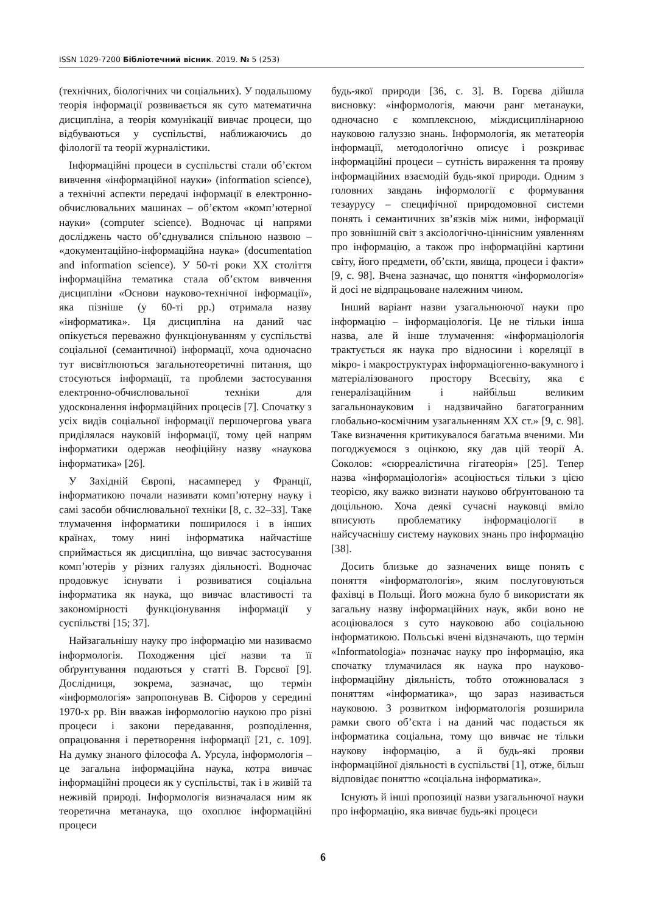ISSN 1029-7200 Бібліотечний вісник. 2019. № 5 (253)
(технічних, біологічних чи соціальних). У подальшому теорія інформації розвивається як суто математична дисципліна, а теорія комунікації вивчає процеси, що відбуваються у суспільстві, наближаючись до філології та теорії журналістики.
Інформаційні процеси в суспільстві стали об’єктом вивчення «інформаційної науки» (information science), а технічні аспекти передачі інформації в електронно-обчислювальних машинах – об’єктом «комп’ютерної науки» (computer science). Водночас ці напрями досліджень часто об’єднувалися спільною назвою – «документаційно-інформаційна наука» (documentation and information science). У 50-ті роки XX століття інформаційна тематика стала об’єктом вивчення дисципліни «Основи науково-технічної інформації», яка пізніше (у 60-ті рр.) отримала назву «інформатика». Ця дисципліна на даний час опікується переважно функціонуванням у суспільстві соціальної (семантичної) інформації, хоча одночасно тут висвітлюються загальнотеоретичні питання, що стосуються інформації, та проблеми застосування електронно-обчислювальної техніки для удосконалення інформаційних процесів [7]. Спочатку з усіх видів соціальної інформації першочергова увага приділялася науковій інформації, тому цей напрям інформатики одержав неофіційну назву «наукова інформатика» [26].
У Західній Європі, насамперед у Франції, інформатикою почали називати комп’ютерну науку і самі засоби обчислювальної техніки [8, с. 32–33]. Таке тлумачення інформатики поширилося і в інших країнах, тому нині інформатика найчастіше сприймається як дисципліна, що вивчає застосування комп’ютерів у різних галузях діяльності. Водночас продовжує існувати і розвиватися соціальна інформатика як наука, що вивчає властивості та закономірності функціонування інформації у суспільстві [15; 37].
Найзагальнішу науку про інформацію ми називаємо інформологія. Походження цієї назви та її обґрунтування подаються у статті В. Горєвої [9]. Дослідниця, зокрема, зазначає, що термін «інформологія» запропонував В. Сіфоров у середині 1970-х рр. Він вважав інформологію наукою про різні процеси і закони передавання, розподілення, опрацювання і перетворення інформації [21, с. 109]. На думку знаного філософа А. Урсула, інформологія – це загальна інформаційна наука, котра вивчає інформаційні процеси як у суспільстві, так і в живій та неживій природі. Інформологія визначалася ним як теоретична метанаука, що охоплює інформаційні процеси
будь-якої природи [36, с. 3]. В. Горєва дійшла висновку: «інформологія, маючи ранг метанауки, одночасно є комплексною, міждисциплінарною науковою галуззю знань. Інформологія, як метатеорія інформації, методологічно описує і розкриває інформаційні процеси – сутність вираження та прояву інформаційних взаємодій будь-якої природи. Одним з головних завдань інформології є формування тезаурусу – специфічної природомовної системи понять і семантичних зв’язків між ними, інформації про зовнішній світ з аксіологічно-ціннісним уявленням про інформацію, а також про інформаційні картини світу, його предмети, об’єкти, явища, процеси і факти» [9, с. 98]. Вчена зазначає, що поняття «інформологія» й досі не відпрацьоване належним чином.
Інший варіант назви узагальнюючої науки про інформацію – інформаціологія. Це не тільки інша назва, але й інше тлумачення: «інформаціологія трактується як наука про відносини і кореляції в мікро- і макроструктурах інформаціогенно-вакумного і матеріалізованого простору Всесвіту, яка є генералізаційним і найбільш великим загальнонауковим і надзвичайно багатогранним глобально-космічним узагальненням XX ст.» [9, с. 98]. Таке визначення критикувалося багатьма вченими. Ми погоджуємося з оцінкою, яку дав цій теорії А. Соколов: «сюрреалістична гігатеорія» [25]. Тепер назва «інформаціологія» асоціюється тільки з цією теорією, яку важко визнати науково обґрунтованою та доцільною. Хоча деякі сучасні науковці вміло вписують проблематику інформаціології в найсучаснішу систему наукових знань про інформацію [38].
Досить близьке до зазначених вище понять є поняття «інформатологія», яким послуговуються фахівці в Польщі. Його можна було б використати як загальну назву інформаційних наук, якби воно не асоціювалося з суто науковою або соціальною інформатикою. Польські вчені відзначають, що термін «Informatologia» позначає науку про інформацію, яка спочатку тлумачилася як наука про науково-інформаційну діяльність, тобто отожнювалася з поняттям «інформатика», що зараз називається науковою. З розвитком інформатологія розширила рамки свого об’єкта і на даний час подається як інформатика соціальна, тому що вивчає не тільки наукову інформацію, а й будь-які прояви інформаційної діяльності в суспільстві [1], отже, більш відповідає поняттю «соціальна інформатика».
Існують й інші пропозиції назви узагальнючої науки про інформацію, яка вивчає будь-які процеси
6